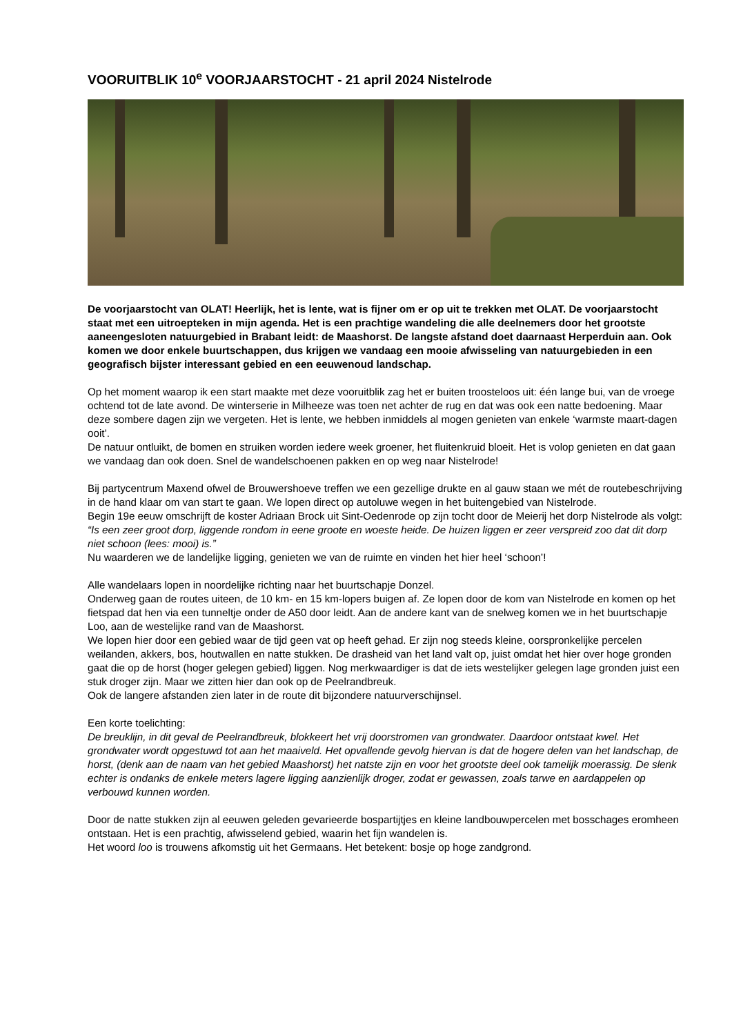VOORUITBLIK 10<sup>e</sup> VOORJAARSTOCHT - 21 april 2024 Nistelrode
De voorjaarstocht van OLAT! Heerlijk, het is lente, wat is fijner om er op uit te trekken met OLAT. De voorjaarstocht staat met een uitroepteken in mijn agenda. Het is een prachtige wandeling die alle deelnemers door het grootste aaneengesloten natuurgebied in Brabant leidt: de Maashorst. De langste afstand doet daarnaast Herperduin aan. Ook komen we door enkele buurtschappen, dus krijgen we vandaag een mooie afwisseling van natuurgebieden in een geografisch bijster interessant gebied en een eeuwenoud landschap.
Op het moment waarop ik een start maakte met deze vooruitblik zag het er buiten troosteloos uit: één lange bui, van de vroege ochtend tot de late avond. De winterserie in Milheeze was toen net achter de rug en dat was ook een natte bedoening. Maar deze sombere dagen zijn we vergeten. Het is lente, we hebben inmiddels al mogen genieten van enkele ‘warmste maart-dagen ooit’.
De natuur ontluikt, de bomen en struiken worden iedere week groener, het fluitenkruid bloeit. Het is volop genieten en dat gaan we vandaag dan ook doen. Snel de wandelschoenen pakken en op weg naar Nistelrode!
Bij partycentrum Maxend ofwel de Brouwershoeve treffen we een gezellige drukte en al gauw staan we mét de routebeschrijving in de hand klaar om van start te gaan. We lopen direct op autoluwe wegen in het buitengebied van Nistelrode.
Begin 19e eeuw omschrijft de koster Adriaan Brock uit Sint-Oedenrode op zijn tocht door de Meierij het dorp Nistelrode als volgt: “Is een zeer groot dorp, liggende rondom in eene groote en woeste heide. De huizen liggen er zeer verspreid zoo dat dit dorp niet schoon (lees: mooi) is.”
Nu waarderen we de landelijke ligging, genieten we van de ruimte en vinden het hier heel ‘schoon’!
Alle wandelaars lopen in noordelijke richting naar het buurtschapje Donzel.
Onderweg gaan de routes uiteen, de 10 km- en 15 km-lopers buigen af. Ze lopen door de kom van Nistelrode en komen op het fietspad dat hen via een tunneltje onder de A50 door leidt. Aan de andere kant van de snelweg komen we in het buurtschapje Loo, aan de westelijke rand van de Maashorst.
We lopen hier door een gebied waar de tijd geen vat op heeft gehad. Er zijn nog steeds kleine, oorspronkelijke percelen weilanden, akkers, bos, houtwallen en natte stukken. De drasheid van het land valt op, juist omdat het hier over hoge gronden gaat die op de horst (hoger gelegen gebied) liggen. Nog merkwaardiger is dat de iets westelijker gelegen lage gronden juist een stuk droger zijn. Maar we zitten hier dan ook op de Peelrandbreuk.
Ook de langere afstanden zien later in de route dit bijzondere natuurverschijnsel.
Een korte toelichting:
De breuklijn, in dit geval de Peelrandbreuk, blokkeert het vrij doorstromen van grondwater. Daardoor ontstaat kwel. Het grondwater wordt opgestuwd tot aan het maaiveld. Het opvallende gevolg hiervan is dat de hogere delen van het landschap, de horst, (denk aan de naam van het gebied Maashorst) het natste zijn en voor het grootste deel ook tamelijk moerassig. De slenk echter is ondanks de enkele meters lagere ligging aanzienlijk droger, zodat er gewassen, zoals tarwe en aardappelen op verbouwd kunnen worden.
Door de natte stukken zijn al eeuwen geleden gevarieerde bospartijtjes en kleine landbouwpercelen met bosschages eromheen ontstaan. Het is een prachtig, afwisselend gebied, waarin het fijn wandelen is.
Het woord loo is trouwens afkomstig uit het Germaans. Het betekent: bosje op hoge zandgrond.